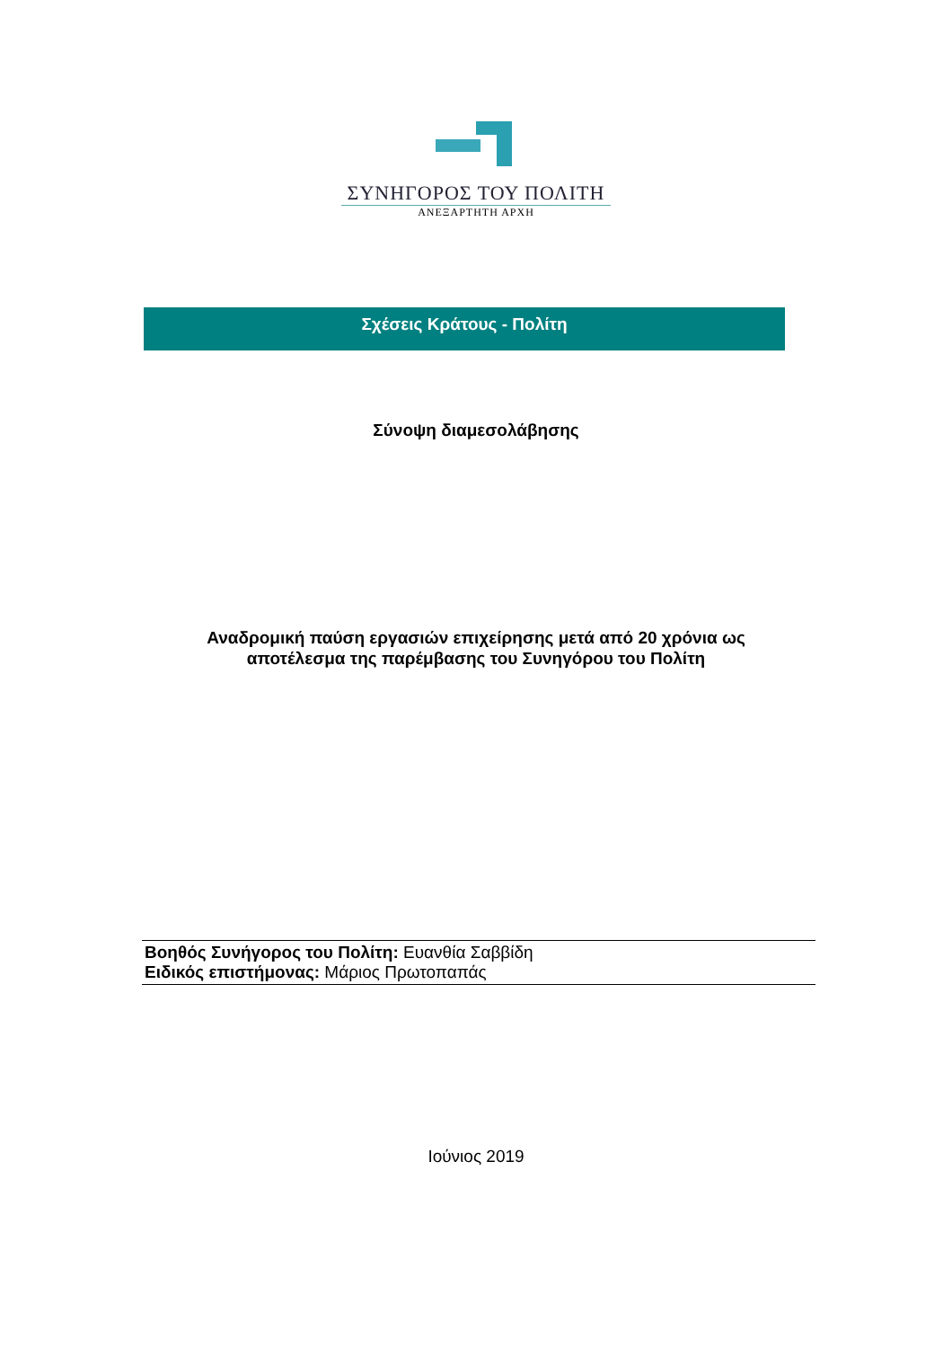ΣΥΝΗΓΟΡΟΣ ΤΟΥ ΠΟΛΙΤΗ
ΑΝΕΞΑΡΤΗΤΗ ΑΡΧΗ
Σχέσεις Κράτους - Πολίτη
Σύνοψη διαμεσολάβησης
Αναδρομική παύση εργασιών επιχείρησης μετά από 20 χρόνια ως
αποτέλεσμα της παρέμβασης του Συνηγόρου του Πολίτη
Βοηθός Συνήγορος του Πολίτη: Ευανθία Σαββίδη
Ειδικός επιστήμονας: Μάριος Πρωτοπαπάς
Ιούνιος 2019